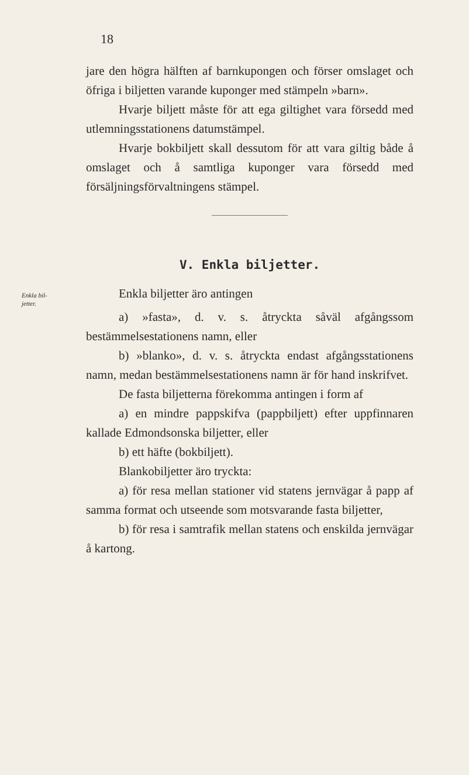18
jare den högra hälften af barnkupongen och förser omslaget och öfriga i biljetten varande kuponger med stämpeln »barn».
Hvarje biljett måste för att ega giltighet vara försedd med utlemningsstationens datumstämpel.
Hvarje bokbiljett skall dessutom för att vara giltig både å omslaget och å samtliga kuponger vara försedd med försäljningsförvaltningens stämpel.
V. Enkla biljetter.
Enkla bil-
jetter.
Enkla biljetter äro antingen
a) »fasta», d. v. s. åtryckta såväl afgångssom bestämmelsestationens namn, eller
b) »blanko», d. v. s. åtryckta endast afgångsstationens namn, medan bestämmelsestationens namn är för hand inskrifvet.
De fasta biljetterna förekomma antingen i form af
a) en mindre pappskifva (pappbiljett) efter uppfinnaren kallade Edmondsonska biljetter, eller
b) ett häfte (bokbiljett).
Blankobiljetter äro tryckta:
a) för resa mellan stationer vid statens jernvägar å papp af samma format och utseende som motsvarande fasta biljetter,
b) för resa i samtrafik mellan statens och enskilda jernvägar å kartong.